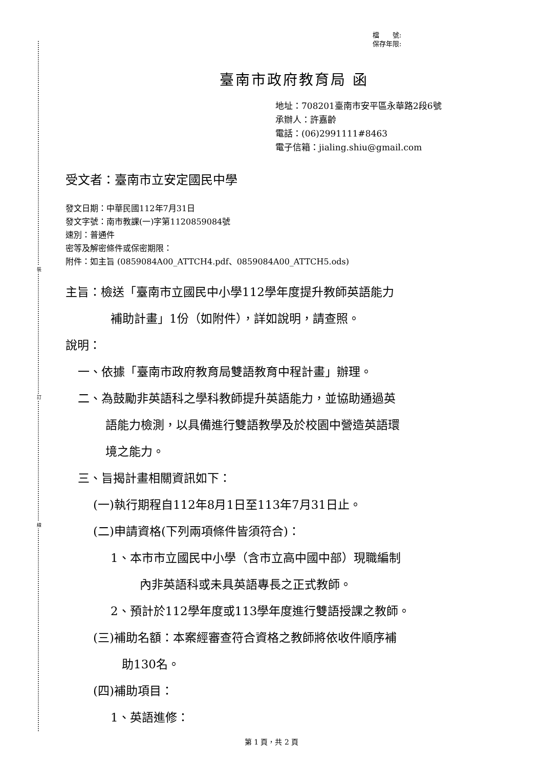裝
訂
線
檔　　號:
保存年限:
臺南市政府教育局 函
地址：708201臺南市安平區永華路2段6號
承辦人：許嘉齡
電話：(06)2991111#8463
電子信箱：jialing.shiu@gmail.com
受文者：臺南市立安定國民中學
發文日期：中華民國112年7月31日
發文字號：南市教課(一)字第1120859084號
速別：普通件
密等及解密條件或保密期限：
附件：如主旨 (0859084A00_ATTCH4.pdf、0859084A00_ATTCH5.ods)
主旨：檢送「臺南市立國民中小學112學年度提升教師英語能力
補助計畫」1份（如附件），詳如說明，請查照。
說明：
一、依據「臺南市政府教育局雙語教育中程計畫」辦理。
二、為鼓勵非英語科之學科教師提升英語能力，並協助通過英
語能力檢測，以具備進行雙語教學及於校園中營造英語環
境之能力。
三、旨揭計畫相關資訊如下：
(一)執行期程自112年8月1日至113年7月31日止。
(二)申請資格(下列兩項條件皆須符合)：
1、本市市立國民中小學（含市立高中國中部）現職編制
內非英語科或未具英語專長之正式教師。
2、預計於112學年度或113學年度進行雙語授課之教師。
(三)補助名額：本案經審查符合資格之教師將依收件順序補
助130名。
(四)補助項目：
1、英語進修：
第 1 頁，共 2 頁